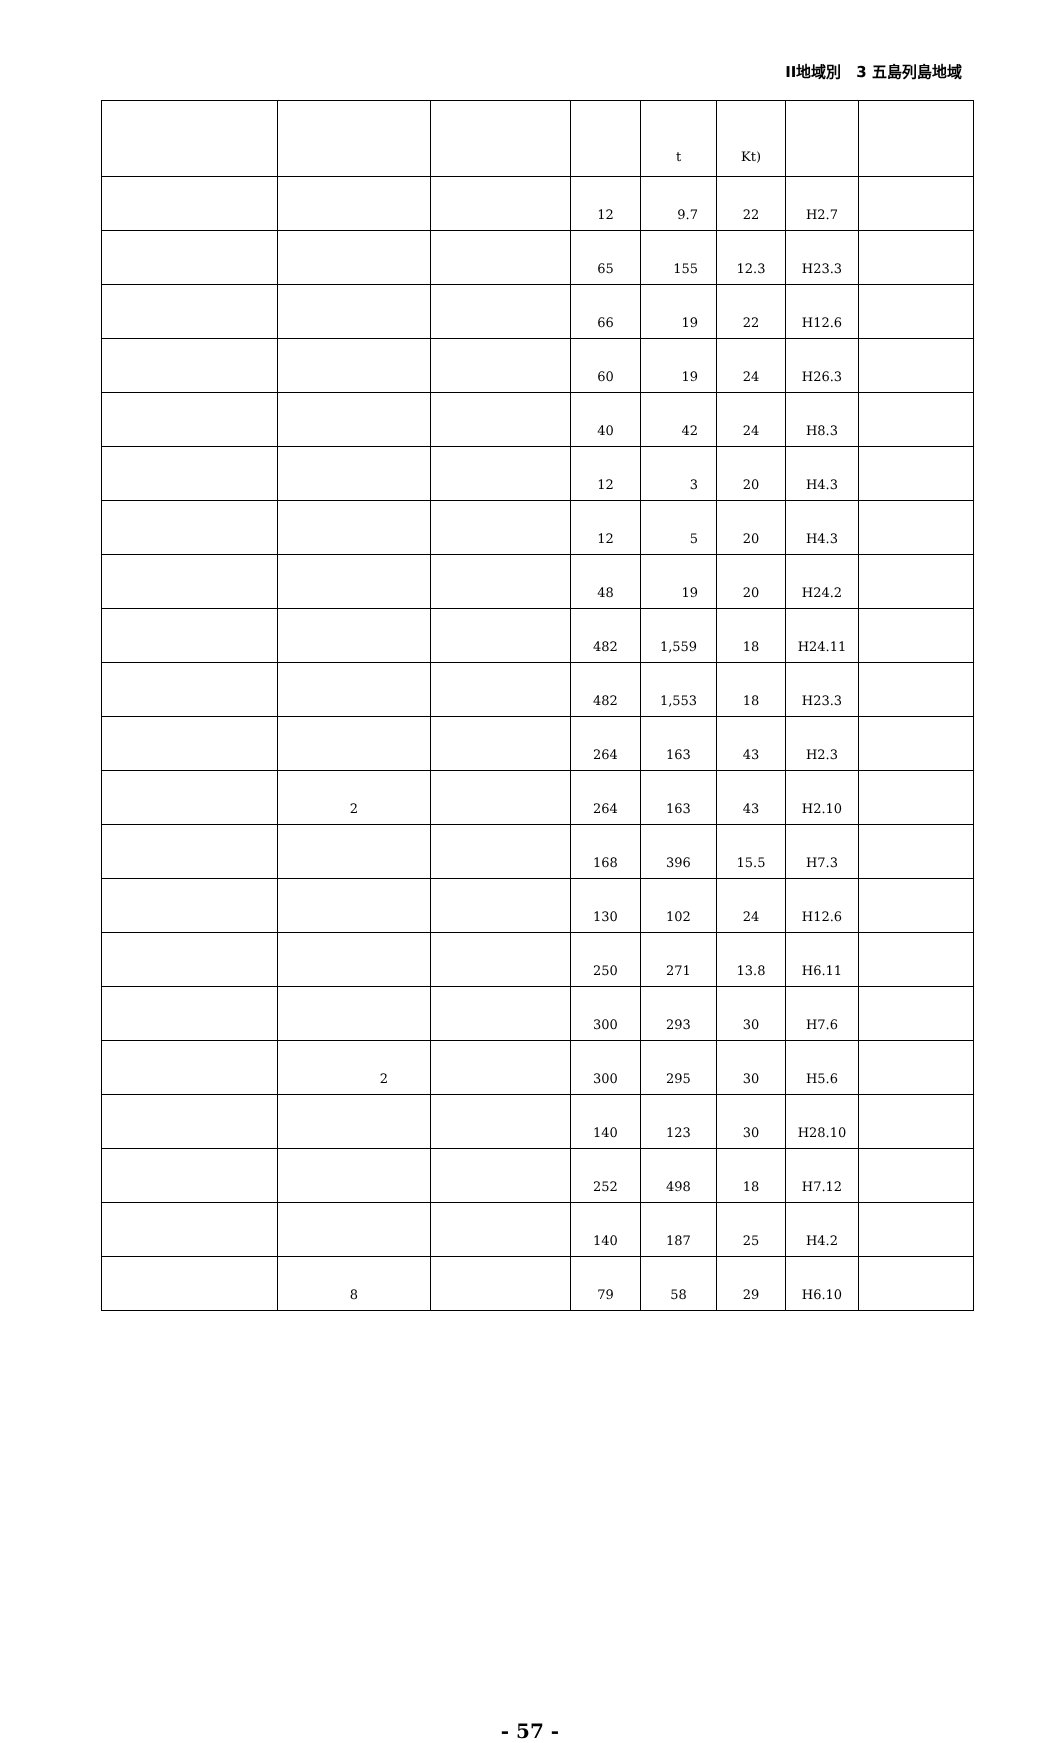II地域別　3 五島列島地域
| | | | | t | Kt) | | |
| --- | --- | --- | --- | --- | --- | --- | --- |
| | | | 12 | 9.7 | 22 | H2.7 | |
| | | | 65 | 155 | 12.3 | H23.3 | |
| | | | 66 | 19 | 22 | H12.6 | |
| | | | 60 | 19 | 24 | H26.3 | |
| | | | 40 | 42 | 24 | H8.3 | |
| | | | 12 | 3 | 20 | H4.3 | |
| | | | 12 | 5 | 20 | H4.3 | |
| | | | 48 | 19 | 20 | H24.2 | |
| | | | 482 | 1,559 | 18 | H24.11 | |
| | | | 482 | 1,553 | 18 | H23.3 | |
| | | | 264 | 163 | 43 | H2.3 | |
| | 2 | | 264 | 163 | 43 | H2.10 | |
| | | | 168 | 396 | 15.5 | H7.3 | |
| | | | 130 | 102 | 24 | H12.6 | |
| | | | 250 | 271 | 13.8 | H6.11 | |
| | | | 300 | 293 | 30 | H7.6 | |
| | 2 | | 300 | 295 | 30 | H5.6 | |
| | | | 140 | 123 | 30 | H28.10 | |
| | | | 252 | 498 | 18 | H7.12 | |
| | | | 140 | 187 | 25 | H4.2 | |
| | 8 | | 79 | 58 | 29 | H6.10 | |
- 57 -